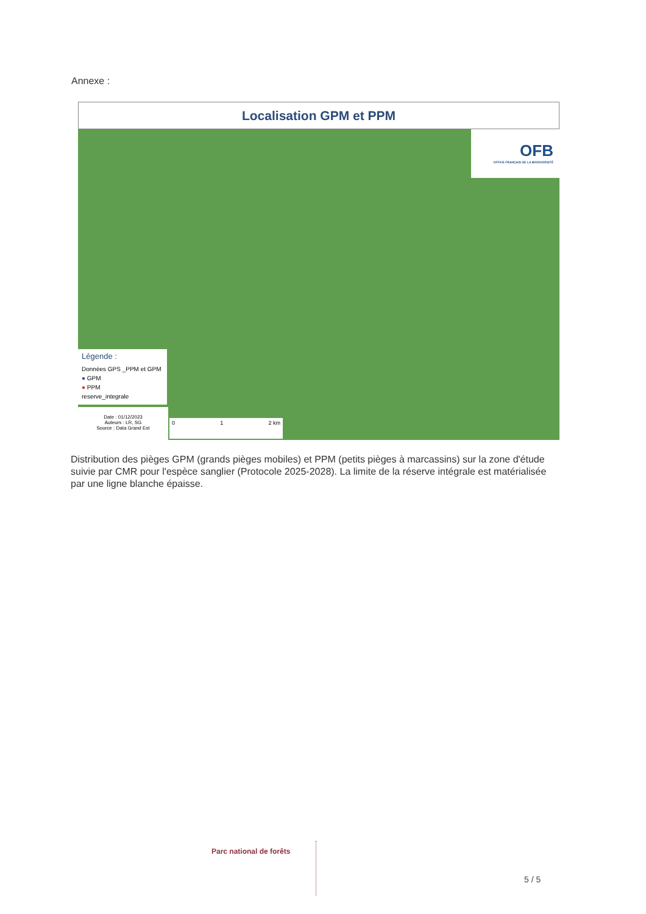Annexe :
Localisation GPM et PPM
OFB
OFFICE FRANÇAIS DE LA BIODIVERSITÉ
Légende :
Données GPS _PPM et GPM
● GPM
● PPM
reserve_integrale
Date : 01/12/2023
Auteurs : LR, SG
Source : Data Grand Est
0 1 2 km
Distribution des pièges GPM (grands pièges mobiles) et PPM (petits pièges à marcassins) sur la zone d'étude suivie par CMR pour l'espèce sanglier (Protocole 2025-2028). La limite de la réserve intégrale est matérialisée par une ligne blanche épaisse.
Parc national de forêts
5 / 5